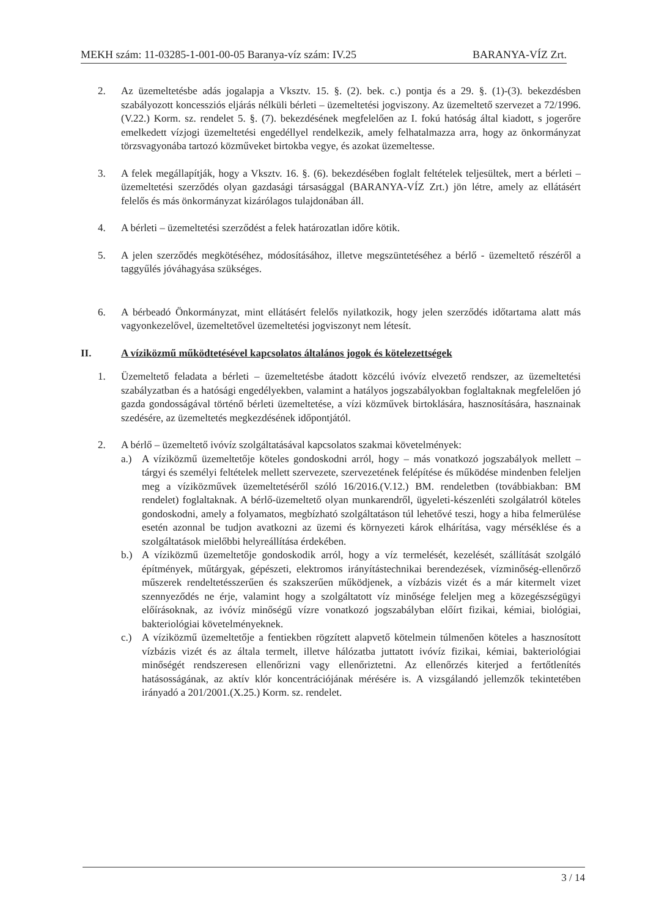MEKH szám: 11-03285-1-001-00-05 Baranya-víz szám: IV.25 BARANYA-VÍZ Zrt.
2. Az üzemeltetésbe adás jogalapja a Vksztv. 15. §. (2). bek. c.) pontja és a 29. §. (1)-(3). bekezdésben szabályozott koncessziós eljárás nélküli bérleti – üzemeltetési jogviszony. Az üzemeltető szervezet a 72/1996.(V.22.) Korm. sz. rendelet 5. §. (7). bekezdésének megfelelően az I. fokú hatóság által kiadott, s jogerőre emelkedett vízjogi üzemeltetési engedéllyel rendelkezik, amely felhatalmazza arra, hogy az önkormányzat törzsvagyonába tartozó közműveket birtokba vegye, és azokat üzemeltesse.
3. A felek megállapítják, hogy a Vksztv. 16. §. (6). bekezdésében foglalt feltételek teljesültek, mert a bérleti – üzemeltetési szerződés olyan gazdasági társasággal (BARANYA-VÍZ Zrt.) jön létre, amely az ellátásért felelős és más önkormányzat kizárólagos tulajdonában áll.
4. A bérleti – üzemeltetési szerződést a felek határozatlan időre kötik.
5. A jelen szerződés megkötéséhez, módosításához, illetve megszüntetéséhez a bérlő - üzemeltető részéről a taggyűlés jóváhagyása szükséges.
6. A bérbeadó Önkormányzat, mint ellátásért felelős nyilatkozik, hogy jelen szerződés időtartama alatt más vagyonkezelővel, üzemeltetővel üzemeltetési jogviszonyt nem létesít.
II. A víziközmű működtetésével kapcsolatos általános jogok és kötelezettségek
1. Üzemeltető feladata a bérleti – üzemeltetésbe átadott közcélú ivóvíz elvezető rendszer, az üzemeltetési szabályzatban és a hatósági engedélyekben, valamint a hatályos jogszabályokban foglaltaknak megfelelően jó gazda gondosságával történő bérleti üzemeltetése, a vízi közművek birtoklására, hasznosítására, hasznainak szedésére, az üzemeltetés megkezdésének időpontjától.
2. A bérlő – üzemeltető ivóvíz szolgáltatásával kapcsolatos szakmai követelmények:
a.) A víziközmű üzemeltetője köteles gondoskodni arról, hogy – más vonatkozó jogszabályok mellett – tárgyi és személyi feltételek mellett szervezete, szervezetének felépítése és működése mindenben feleljen meg a víziközművek üzemeltetéséről szóló 16/2016.(V.12.) BM. rendeletben (továbbiakban: BM rendelet) foglaltaknak. A bérlő-üzemeltető olyan munkarendről, ügyeleti-készenléti szolgálatról köteles gondoskodni, amely a folyamatos, megbízható szolgáltatáson túl lehetővé teszi, hogy a hiba felmerülése esetén azonnal be tudjon avatkozni az üzemi és környezeti károk elhárítása, vagy mérséklése és a szolgáltatások mielőbbi helyreállítása érdekében.
b.) A víziközmű üzemeltetője gondoskodik arról, hogy a víz termelését, kezelését, szállítását szolgáló építmények, műtárgyak, gépészeti, elektromos irányítástechnikai berendezések, vízminőség-ellenőrző műszerek rendeltetésszerűen és szakszerűen működjenek, a vízbázis vizét és a már kitermelt vizet szennyeződés ne érje, valamint hogy a szolgáltatott víz minősége feleljen meg a közegészségügyi előírásoknak, az ivóvíz minőségű vízre vonatkozó jogszabályban előírt fizikai, kémiai, biológiai, bakteriológiai követelményeknek.
c.) A víziközmű üzemeltetője a fentiekben rögzített alapvető kötelmein túlmenően köteles a hasznosított vízbázis vizét és az általa termelt, illetve hálózatba juttatott ivóvíz fizikai, kémiai, bakteriológiai minőségét rendszeresen ellenőrizni vagy ellenőriztetni. Az ellenőrzés kiterjed a fertőtlenítés hatásosságának, az aktív klór koncentrációjának mérésére is. A vizsgálandó jellemzők tekintetében irányadó a 201/2001.(X.25.) Korm. sz. rendelet.
3 / 14